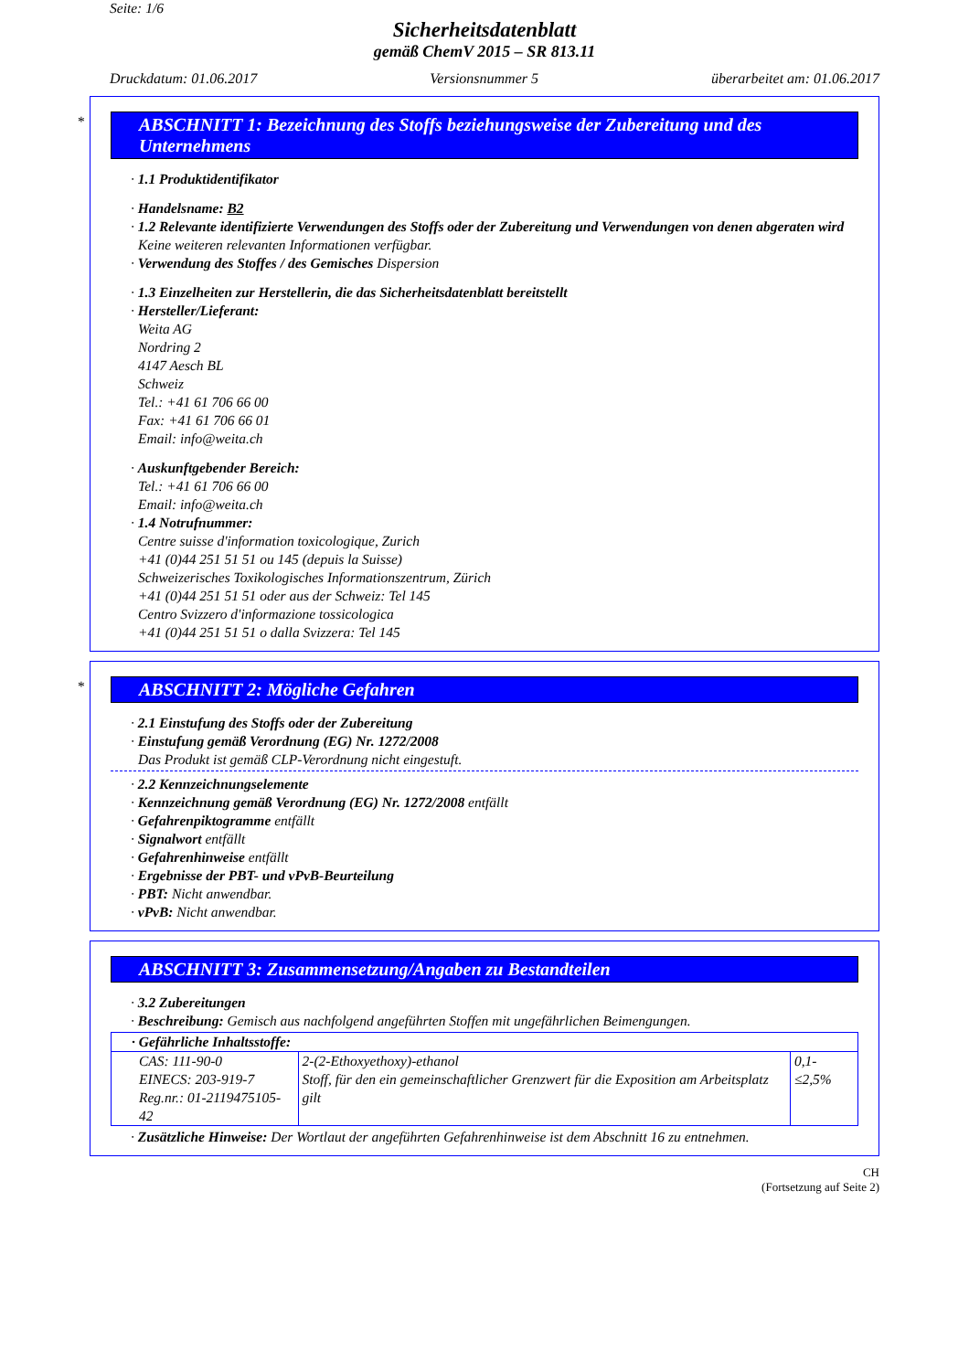Seite: 1/6
Sicherheitsdatenblatt
gemäß ChemV 2015 – SR 813.11
Druckdatum: 01.06.2017 Versionsnummer 5 überarbeitet am: 01.06.2017
*
ABSCHNITT 1: Bezeichnung des Stoffs beziehungsweise der Zubereitung und des Unternehmens
· 1.1 Produktidentifikator
· Handelsname: B2
· 1.2 Relevante identifizierte Verwendungen des Stoffs oder der Zubereitung und Verwendungen von denen abgeraten wird
Keine weiteren relevanten Informationen verfügbar.
· Verwendung des Stoffes / des Gemisches Dispersion
· 1.3 Einzelheiten zur Herstellerin, die das Sicherheitsdatenblatt bereitstellt
· Hersteller/Lieferant:
Weita AG
Nordring 2
4147 Aesch BL
Schweiz
Tel.: +41 61 706 66 00
Fax: +41 61 706 66 01
Email: info@weita.ch
· Auskunftgebender Bereich:
Tel.: +41 61 706 66 00
Email: info@weita.ch
· 1.4 Notrufnummer:
Centre suisse d'information toxicologique, Zurich
+41 (0)44 251 51 51 ou 145 (depuis la Suisse)
Schweizerisches Toxikologisches Informationszentrum, Zürich
+41 (0)44 251 51 51 oder aus der Schweiz: Tel 145
Centro Svizzero d'informazione tossicologica
+41 (0)44 251 51 51 o dalla Svizzera: Tel 145
*
ABSCHNITT 2: Mögliche Gefahren
· 2.1 Einstufung des Stoffs oder der Zubereitung
· Einstufung gemäß Verordnung (EG) Nr. 1272/2008
Das Produkt ist gemäß CLP-Verordnung nicht eingestuft.
· 2.2 Kennzeichnungselemente
· Kennzeichnung gemäß Verordnung (EG) Nr. 1272/2008 entfällt
· Gefahrenpiktogramme entfällt
· Signalwort entfällt
· Gefahrenhinweise entfällt
· Ergebnisse der PBT- und vPvB-Beurteilung
· PBT: Nicht anwendbar.
· vPvB: Nicht anwendbar.
ABSCHNITT 3: Zusammensetzung/Angaben zu Bestandteilen
· 3.2 Zubereitungen
· Beschreibung: Gemisch aus nachfolgend angeführten Stoffen mit ungefährlichen Beimengungen.
| · Gefährliche Inhaltsstoffe: | | |
| CAS: 111-90-0 EINECS: 203-919-7 Reg.nr.: 01-2119475105-42 | 2-(2-Ethoxyethoxy)-ethanol Stoff, für den ein gemeinschaftlicher Grenzwert für die Exposition am Arbeitsplatz gilt | 0,1-≤2,5% |
· Zusätzliche Hinweise: Der Wortlaut der angeführten Gefahrenhinweise ist dem Abschnitt 16 zu entnehmen.
CH
(Fortsetzung auf Seite 2)